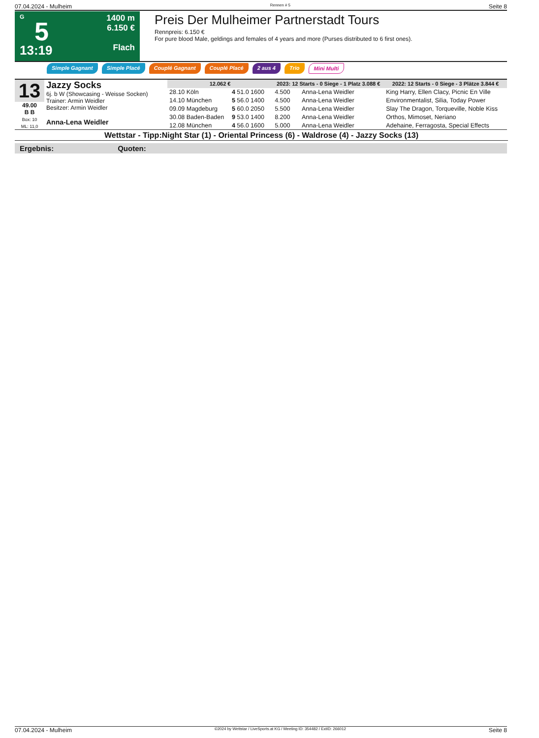07.04.2024 - Mulheim Rennen # 5 Seite 8
G
5
13:19
1400 m
6.150 €
Flach
Preis Der Mulheimer Partnerstadt Tours
Rennpreis: 6.150 €
For pure blood Male, geldings and females of 4 years and more (Purses distributed to 6 first ones).
Simple Gagnant Simple Placé Couplé Gagnant Couplé Placé 2 aus 4 Trio Mini Multi
13
49.00
B B
Box: 10
ML: 11,0
Jazzy Socks
6j. b W (Showcasing - Weisse Socken)
Trainer: Armin Weidler
Besitzer: Armin Weidler
Anna-Lena Weidler
| 12.062 € | | | 2023: 12 Starts - 0 Siege - 1 Platz 3.088 € | | | 2022: 12 Starts - 0 Siege - 3 Plätze 3.844 € |
| --- | --- | --- | --- | --- | --- | --- |
| 28.10 Köln | 4 51.0 1600 | | 4.500 | Anna-Lena Weidler | | King Harry, Ellen Clacy, Picnic En Ville |
| 14.10 München | 5 56.0 1400 | | 4.500 | Anna-Lena Weidler | | Environmentalist, Silia, Today Power |
| 09.09 Magdeburg | 5 60.0 2050 | | 5.500 | Anna-Lena Weidler | | Slay The Dragon, Torqueville, Noble Kiss |
| 30.08 Baden-Baden | 9 53.0 1400 | | 8.200 | Anna-Lena Weidler | | Orthos, Mimoset, Neriano |
| 12.08 München | 4 56.0 1600 | | 5.000 | Anna-Lena Weidler | | Adehaine, Ferragosta, Special Effects |
Wettstar - Tipp:Night Star (1) - Oriental Princess (6) - Waldrose (4) - Jazzy Socks (13)
Ergebnis: Quoten:
07.04.2024 - Mulheim ©2024 by Wettstar / LiveSports.at KG / Meeting ID: 354482 / ExtID: 266012 Seite 8